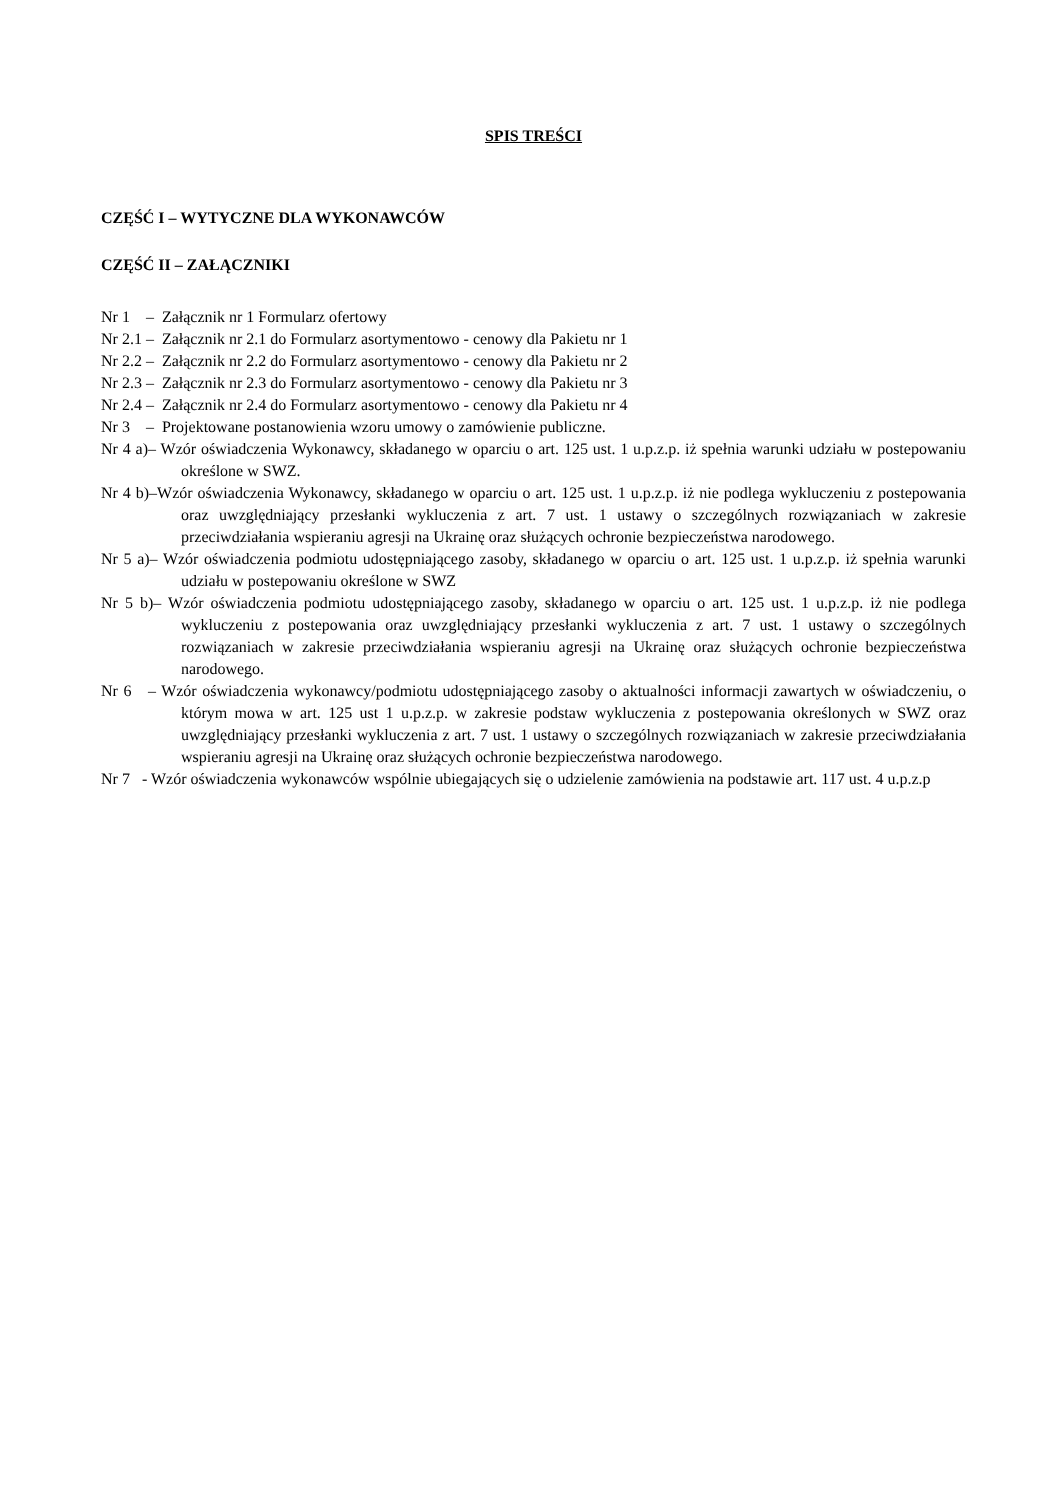SPIS TREŚCI
CZĘŚĆ I – WYTYCZNE DLA WYKONAWCÓW
CZĘŚĆ II – ZAŁĄCZNIKI
Nr 1 – Załącznik nr 1 Formularz ofertowy
Nr 2.1 – Załącznik nr 2.1 do Formularz asortymentowo - cenowy dla Pakietu nr 1
Nr 2.2 – Załącznik nr 2.2 do Formularz asortymentowo - cenowy dla Pakietu nr 2
Nr 2.3 – Załącznik nr 2.3 do Formularz asortymentowo - cenowy dla Pakietu nr 3
Nr 2.4 – Załącznik nr 2.4 do Formularz asortymentowo - cenowy dla Pakietu nr 4
Nr 3 – Projektowane postanowienia wzoru umowy o zamówienie publiczne.
Nr 4 a)– Wzór oświadczenia Wykonawcy, składanego w oparciu o art. 125 ust. 1 u.p.z.p. iż spełnia warunki udziału w postepowaniu określone w SWZ.
Nr 4 b)–Wzór oświadczenia Wykonawcy, składanego w oparciu o art. 125 ust. 1 u.p.z.p. iż nie podlega wykluczeniu z postepowania oraz uwzględniający przesłanki wykluczenia z art. 7 ust. 1 ustawy o szczególnych rozwiązaniach w zakresie przeciwdziałania wspieraniu agresji na Ukrainę oraz służących ochronie bezpieczeństwa narodowego.
Nr 5 a)– Wzór oświadczenia podmiotu udostępniającego zasoby, składanego w oparciu o art. 125 ust. 1 u.p.z.p. iż spełnia warunki udziału w postepowaniu określone w SWZ
Nr 5 b)– Wzór oświadczenia podmiotu udostępniającego zasoby, składanego w oparciu o art. 125 ust. 1 u.p.z.p. iż nie podlega wykluczeniu z postepowania oraz uwzględniający przesłanki wykluczenia z art. 7 ust. 1 ustawy o szczególnych rozwiązaniach w zakresie przeciwdziałania wspieraniu agresji na Ukrainę oraz służących ochronie bezpieczeństwa narodowego.
Nr 6 – Wzór oświadczenia wykonawcy/podmiotu udostępniającego zasoby o aktualności informacji zawartych w oświadczeniu, o którym mowa w art. 125 ust 1 u.p.z.p. w zakresie podstaw wykluczenia z postepowania określonych w SWZ oraz uwzględniający przesłanki wykluczenia z art. 7 ust. 1 ustawy o szczególnych rozwiązaniach w zakresie przeciwdziałania wspieraniu agresji na Ukrainę oraz służących ochronie bezpieczeństwa narodowego.
Nr 7 - Wzór oświadczenia wykonawców wspólnie ubiegających się o udzielenie zamówienia na podstawie art. 117 ust. 4 u.p.z.p